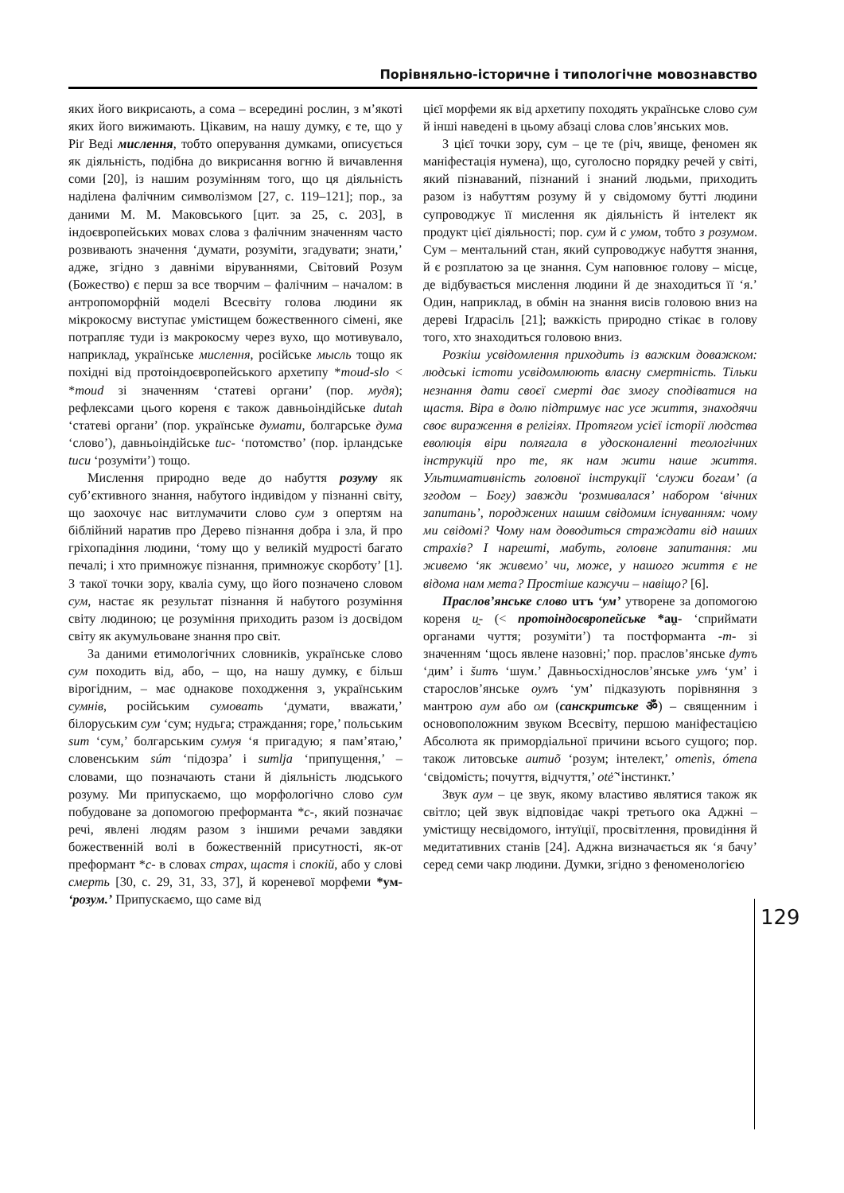Порівняльно-історичне і типологічне мовознавство
яких його викрисають, а сома – всередині рослин, з м’якоті яких його вижимають. Цікавим, на нашу думку, є те, що у Ріґ Веді мислення, тобто оперування думками, описується як діяльність, подібна до викрисання вогню й вичавлення соми [20], із нашим розумінням того, що ця діяльність наділена фалічним символізмом [27, с. 119–121]; пор., за даними М. М. Маковського [цит. за 25, с. 203], в індоєвропейських мовах слова з фалічним значенням часто розвивають значення ‘думати, розуміти, згадувати; знати,’ адже, згідно з давніми віруваннями, Світовий Розум (Божество) є перш за все творчим – фалічним – началом: в антропоморфній моделі Всесвіту голова людини як мікрокосму виступає умістищем божественного сімені, яке потрапляє туди із макрокосму через вухо, що мотивувало, наприклад, українське мислення, російське мысль тощо як похідні від протоіндоєвропейського архетипу *moud-slo < *moud зі значенням ‘статеві органи’ (пор. мудя); рефлексами цього кореня є також давньоіндійське dutah ‘статеві органи’ (пор. українське думати, болгарське дума ‘слово’), давньоіндійське tuc- ‘потомство’ (пор. ірландське tucu ‘розуміти’) тощо.
Мислення природно веде до набуття розуму як суб’єктивного знання, набутого індивідом у пізнанні світу, що заохочує нас витлумачити слово сум з опертям на біблійний наратив про Дерево пізнання добра і зла, й про гріхопадіння людини, ‘тому що у великій мудрості багато печалі; і хто примножує пізнання, примножує скорботу’ [1]. З такої точки зору, кваліа суму, що його позначено словом сум, настає як результат пізнання й набутого розуміння світу людиною; це розуміння приходить разом із досвідом світу як акумульоване знання про світ.
За даними етимологічних словників, українське слово сум походить від, або, – що, на нашу думку, є більш вірогідним, – має однакове походження з, українським сумнів, російським сумовать ‘думати, вважати,’ білоруським сум ‘сум; нудьга; страждання; горе,’ польським sum ‘сум,’ болгарським сумуя ‘я пригадую; я пам’ятаю,’ словенським súm ‘підозра’ і sumlja ‘припущення,’ – словами, що позначають стани й діяльність людського розуму. Ми припускаємо, що морфологічно слово сум побудоване за допомогою преформанта *с-, який позначає речі, явлені людям разом з іншими речами завдяки божественній волі в божественній присутності, як-от преформант *с- в словах страх, щастя і спокій, або у слові смерть [30, с. 29, 31, 33, 37], й кореневої морфеми *ум- ‘розум.’ Припускаємо, що саме від
цієї морфеми як від архетипу походять українське слово сум й інші наведені в цьому абзаці слова слов’янських мов.
З цієї точки зору, сум – це те (річ, явище, феномен як маніфестація нумена), що, суголосно порядку речей у світі, який пізнаваний, пізнаний і знаний людьми, приходить разом із набуттям розуму й у свідомому бутті людини супроводжує її мислення як діяльність й інтелект як продукт цієї діяльності; пор. сум й с умом, тобто з розумом. Сум – ментальний стан, який супроводжує набуття знання, й є розплатою за це знання. Сум наповнює голову – місце, де відбувається мислення людини й де знаходиться її ‘я.’ Один, наприклад, в обмін на знання висів головою вниз на дереві Іґдрасіль [21]; важкість природно стікає в голову того, хто знаходиться головою вниз.
Розкіш усвідомлення приходить із важким доважком: людські істоти усвідомлюють власну смертність. Тільки незнання дати своєї смерті дає змогу сподіватися на щастя. Віра в долю підтримує нас усе життя, знаходячи своє вираження в релігіях. Протягом усієї історії людства еволюція віри полягала в удосконаленні теологічних інструкцій про те, як нам жити наше життя. Ультимативність головної інструкції ‘служи богам’ (а згодом – Богу) завжди ‘розмивалася’ набором ‘вічних запитань’, породжених нашим свідомим існуванням: чому ми свідомі? Чому нам доводиться страждати від наших страхів? І нарешті, мабуть, головне запитання: ми живемо ‘як живемо’ чи, може, у нашого життя є не відома нам мета? Простіше кажучи – навіщо? [6].
Праслов’янське слово uтъ ‘ум’ утворене за допомогою кореня u̯- (< протоіндоєвропейське *au̯- ‘сприймати органами чуття; розуміти’) та постформанта -m- зі значенням ‘щось явлене назовні;’ пор. праслов’янське dутъ ‘дим’ і šитъ ‘шум.’ Давньосхіднослов’янське умъ ‘ум’ і старослов’янське оумъ ‘ум’ підказують порівняння з мантрою аум або ом (санскритське ॐ) – священним і основоположним звуком Всесвіту, першою маніфестацією Абсолюта як примордіальної причини всього сущого; пор. також литовське аumиõ ‘розум; інтелект,’ omenìs, ómena ‘свідомість; почуття, відчуття,’ otė̃ ‘інстинкт.’
Звук аум – це звук, якому властиво являтися також як світло; цей звук відповідає чакрі третього ока Аджні – умістищу несвідомого, інтуїції, просвітлення, провидіння й медитативних станів [24]. Аджна визначається як ‘я бачу’ серед семи чакр людини. Думки, згідно з феноменологією
129